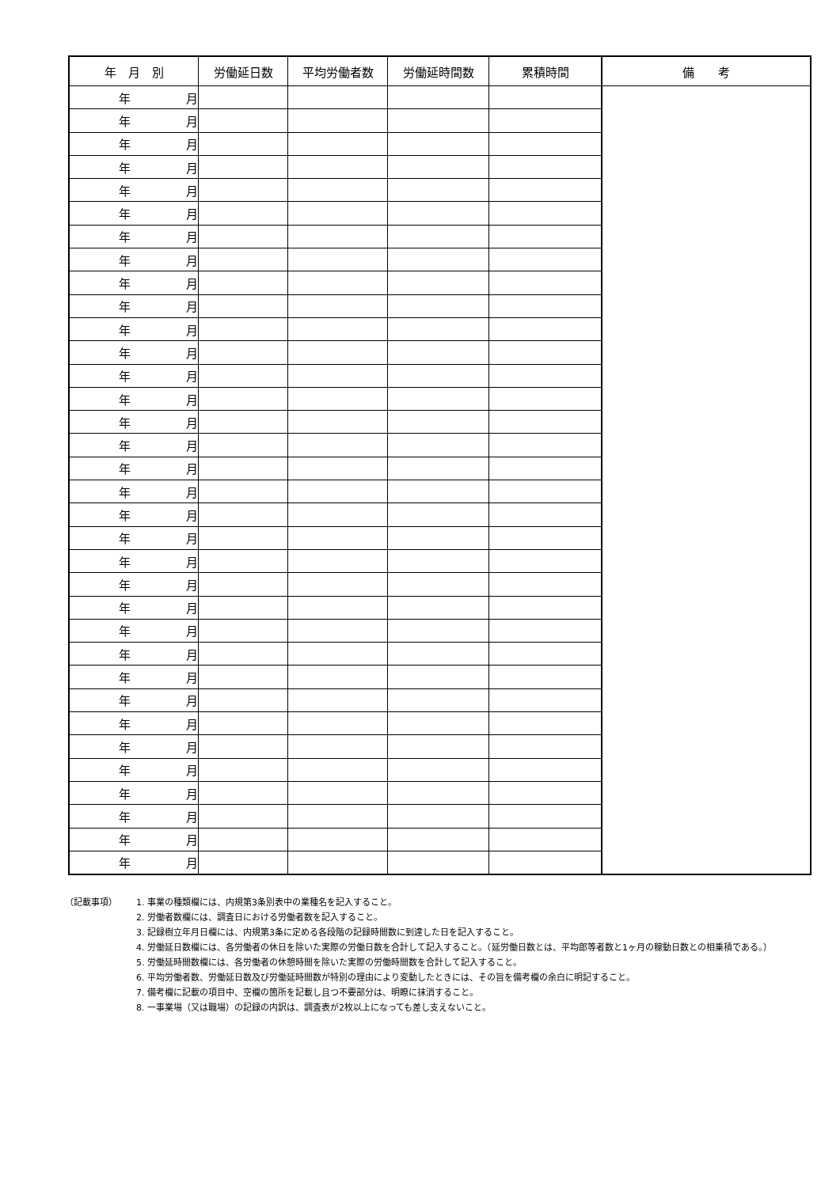| 年 月 別 | 労働延日数 | 平均労働者数 | 労働延時間数 | 累積時間 | 備 考 |
| --- | --- | --- | --- | --- | --- |
| 年 月 | | | | | |
| 年 月 | | | | | |
| 年 月 | | | | | |
| 年 月 | | | | | |
| 年 月 | | | | | |
| 年 月 | | | | | |
| 年 月 | | | | | |
| 年 月 | | | | | |
| 年 月 | | | | | |
| 年 月 | | | | | |
| 年 月 | | | | | |
| 年 月 | | | | | |
| 年 月 | | | | | |
| 年 月 | | | | | |
| 年 月 | | | | | |
| 年 月 | | | | | |
| 年 月 | | | | | |
| 年 月 | | | | | |
| 年 月 | | | | | |
| 年 月 | | | | | |
| 年 月 | | | | | |
| 年 月 | | | | | |
| 年 月 | | | | | |
| 年 月 | | | | | |
| 年 月 | | | | | |
| 年 月 | | | | | |
| 年 月 | | | | | |
| 年 月 | | | | | |
| 年 月 | | | | | |
| 年 月 | | | | | |
| 年 月 | | | | | |
| 年 月 | | | | | |
| 年 月 | | | | | |
| 年 月 | | | | | |
（記載事項） 1. 事業の種類欄には、内規第3条別表中の業種名を記入すること。
2. 労働者数欄には、調査日における労働者数を記入すること。
3. 記録樹立年月日欄には、内規第3条に定める各段階の記録時間数に到達した日を記入すること。
4. 労働延日数欄には、各労働者の休日を除いた実際の労働日数を合計して記入すること。（延労働日数とは、平均郎等者数と1ヶ月の稼動日数との相乗積である。）
5. 労働延時間数欄には、各労働者の休憩時間を除いた実際の労働時間数を合計して記入すること。
6. 平均労働者数、労働延日数及び労働延時間数が特別の理由により変動したときには、その旨を備考欄の余白に明記すること。
7. 備考欄に記載の項目中、空欄の箇所を記載し且つ不要部分は、明瞭に抹消すること。
8. 一事業場（又は職場）の記録の内訳は、調査表が2枚以上になっても差し支えないこと。